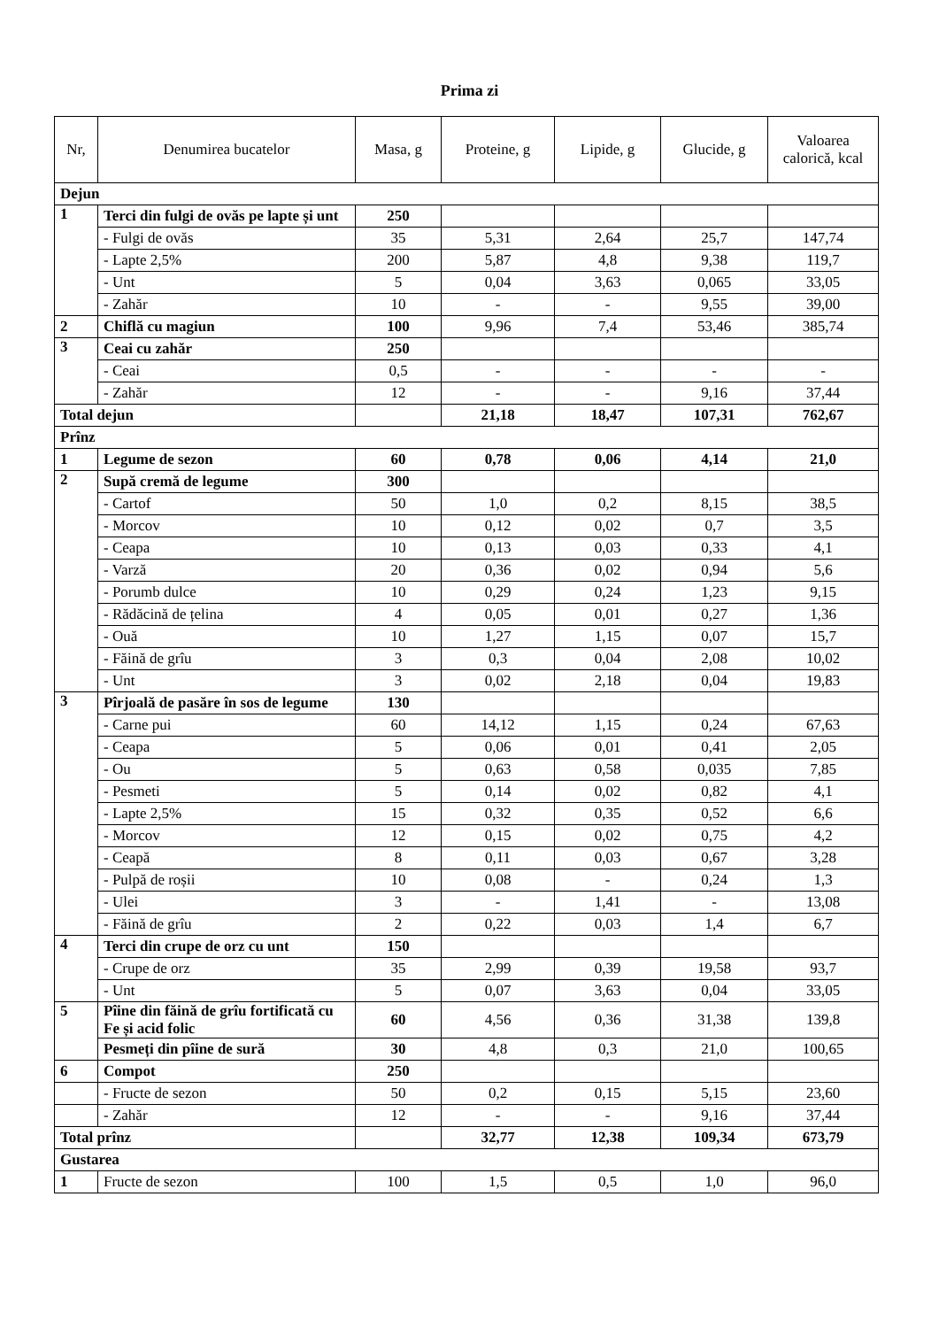Prima zi
| Nr, | Denumirea bucatelor | Masa, g | Proteine, g | Lipide, g | Glucide, g | Valoarea calorică, kcal |
| --- | --- | --- | --- | --- | --- | --- |
| Dejun | | | | | | |
| 1 | Terci din fulgi de ovăs pe lapte și unt | 250 | | | | |
| | - Fulgi de ovăs | 35 | 5,31 | 2,64 | 25,7 | 147,74 |
| | - Lapte 2,5% | 200 | 5,87 | 4,8 | 9,38 | 119,7 |
| | - Unt | 5 | 0,04 | 3,63 | 0,065 | 33,05 |
| | - Zahăr | 10 | - | - | 9,55 | 39,00 |
| 2 | Chiflă cu magiun | 100 | 9,96 | 7,4 | 53,46 | 385,74 |
| 3 | Ceai cu zahăr | 250 | | | | |
| | - Ceai | 0,5 | - | - | - | - |
| | - Zahăr | 12 | - | - | 9,16 | 37,44 |
| Total dejun | | | 21,18 | 18,47 | 107,31 | 762,67 |
| Prînz | | | | | | |
| 1 | Legume de sezon | 60 | 0,78 | 0,06 | 4,14 | 21,0 |
| 2 | Supă cremă de legume | 300 | | | | |
| | - Cartof | 50 | 1,0 | 0,2 | 8,15 | 38,5 |
| | - Morcov | 10 | 0,12 | 0,02 | 0,7 | 3,5 |
| | - Ceapa | 10 | 0,13 | 0,03 | 0,33 | 4,1 |
| | - Varză | 20 | 0,36 | 0,02 | 0,94 | 5,6 |
| | - Porumb dulce | 10 | 0,29 | 0,24 | 1,23 | 9,15 |
| | - Rădăcină de țelina | 4 | 0,05 | 0,01 | 0,27 | 1,36 |
| | - Ouă | 10 | 1,27 | 1,15 | 0,07 | 15,7 |
| | - Făină de grîu | 3 | 0,3 | 0,04 | 2,08 | 10,02 |
| | - Unt | 3 | 0,02 | 2,18 | 0,04 | 19,83 |
| 3 | Pîrjoală de pasăre în sos de legume | 130 | | | | |
| | - Carne pui | 60 | 14,12 | 1,15 | 0,24 | 67,63 |
| | - Ceapa | 5 | 0,06 | 0,01 | 0,41 | 2,05 |
| | - Ou | 5 | 0,63 | 0,58 | 0,035 | 7,85 |
| | - Pesmeti | 5 | 0,14 | 0,02 | 0,82 | 4,1 |
| | - Lapte 2,5% | 15 | 0,32 | 0,35 | 0,52 | 6,6 |
| | - Morcov | 12 | 0,15 | 0,02 | 0,75 | 4,2 |
| | - Ceapă | 8 | 0,11 | 0,03 | 0,67 | 3,28 |
| | - Pulpă de roșii | 10 | 0,08 | - | 0,24 | 1,3 |
| | - Ulei | 3 | - | 1,41 | - | 13,08 |
| | - Făină de grîu | 2 | 0,22 | 0,03 | 1,4 | 6,7 |
| 4 | Terci din crupe de orz cu unt | 150 | | | | |
| | - Crupe de orz | 35 | 2,99 | 0,39 | 19,58 | 93,7 |
| | - Unt | 5 | 0,07 | 3,63 | 0,04 | 33,05 |
| 5 | Pîine din făină de grîu fortificată cu Fe și acid folic | 60 | 4,56 | 0,36 | 31,38 | 139,8 |
| | Pesmeți din pîine de sură | 30 | 4,8 | 0,3 | 21,0 | 100,65 |
| 6 | Compot | 250 | | | | |
| | - Fructe de sezon | 50 | 0,2 | 0,15 | 5,15 | 23,60 |
| | - Zahăr | 12 | - | - | 9,16 | 37,44 |
| Total prînz | | | 32,77 | 12,38 | 109,34 | 673,79 |
| Gustarea | | | | | | |
| 1 | Fructe de sezon | 100 | 1,5 | 0,5 | 1,0 | 96,0 |